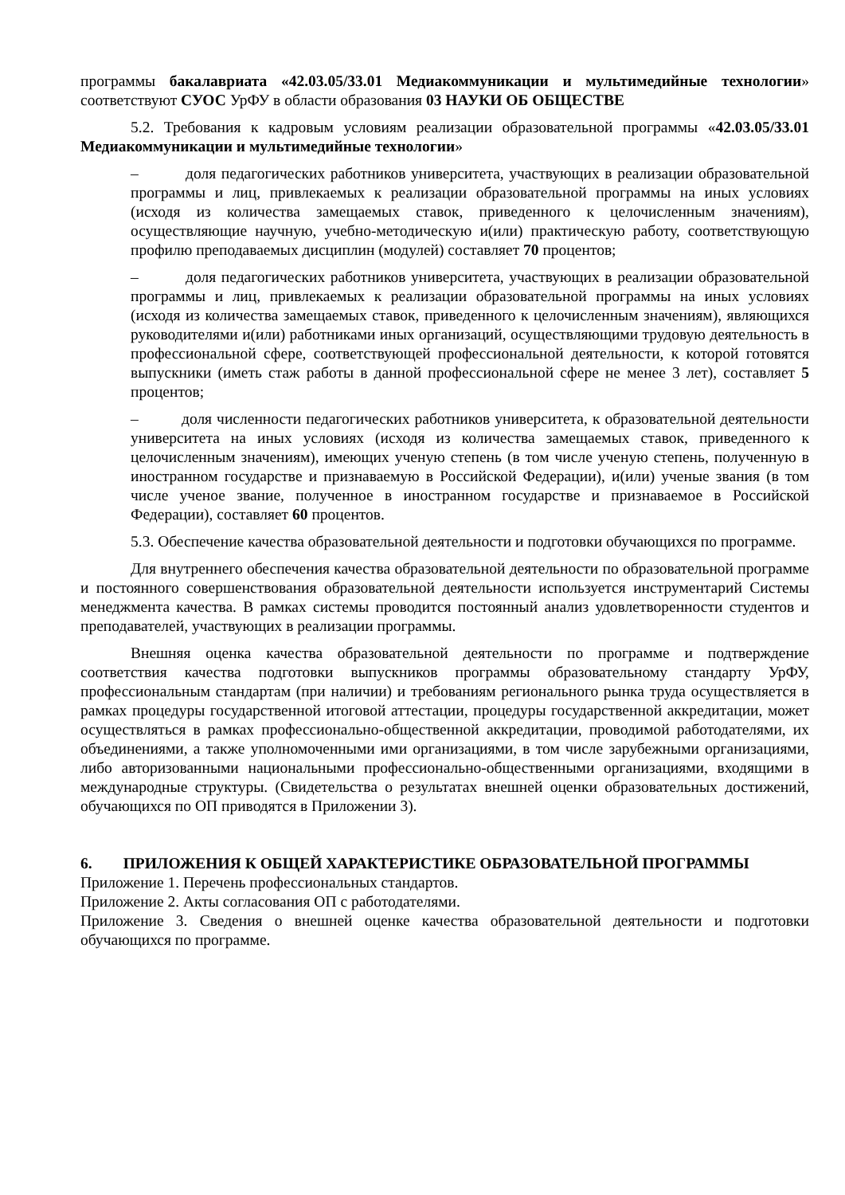программы бакалавриата «42.03.05/33.01 Медиакоммуникации и мультимедийные технологии» соответствуют СУОС УрФУ в области образования 03 НАУКИ ОБ ОБЩЕСТВЕ
5.2. Требования к кадровым условиям реализации образовательной программы «42.03.05/33.01 Медиакоммуникации и мультимедийные технологии»
– доля педагогических работников университета, участвующих в реализации образовательной программы и лиц, привлекаемых к реализации образовательной программы на иных условиях (исходя из количества замещаемых ставок, приведенного к целочисленным значениям), осуществляющие научную, учебно-методическую и(или) практическую работу, соответствующую профилю преподаваемых дисциплин (модулей) составляет 70 процентов;
– доля педагогических работников университета, участвующих в реализации образовательной программы и лиц, привлекаемых к реализации образовательной программы на иных условиях (исходя из количества замещаемых ставок, приведенного к целочисленным значениям), являющихся руководителями и(или) работниками иных организаций, осуществляющими трудовую деятельность в профессиональной сфере, соответствующей профессиональной деятельности, к которой готовятся выпускники (иметь стаж работы в данной профессиональной сфере не менее 3 лет), составляет 5 процентов;
– доля численности педагогических работников университета, к образовательной деятельности университета на иных условиях (исходя из количества замещаемых ставок, приведенного к целочисленным значениям), имеющих ученую степень (в том числе ученую степень, полученную в иностранном государстве и признаваемую в Российской Федерации), и(или) ученые звания (в том числе ученое звание, полученное в иностранном государстве и признаваемое в Российской Федерации), составляет 60 процентов.
5.3. Обеспечение качества образовательной деятельности и подготовки обучающихся по программе.
Для внутреннего обеспечения качества образовательной деятельности по образовательной программе и постоянного совершенствования образовательной деятельности используется инструментарий Системы менеджмента качества. В рамках системы проводится постоянный анализ удовлетворенности студентов и преподавателей, участвующих в реализации программы.
Внешняя оценка качества образовательной деятельности по программе и подтверждение соответствия качества подготовки выпускников программы образовательному стандарту УрФУ, профессиональным стандартам (при наличии) и требованиям регионального рынка труда осуществляется в рамках процедуры государственной итоговой аттестации, процедуры государственной аккредитации, может осуществляться в рамках профессионально-общественной аккредитации, проводимой работодателями, их объединениями, а также уполномоченными ими организациями, в том числе зарубежными организациями, либо авторизованными национальными профессионально-общественными организациями, входящими в международные структуры. (Свидетельства о результатах внешней оценки образовательных достижений, обучающихся по ОП приводятся в Приложении 3).
6. ПРИЛОЖЕНИЯ К ОБЩЕЙ ХАРАКТЕРИСТИКЕ ОБРАЗОВАТЕЛЬНОЙ ПРОГРАММЫ
Приложение 1. Перечень профессиональных стандартов.
Приложение 2. Акты согласования ОП с работодателями.
Приложение 3. Сведения о внешней оценке качества образовательной деятельности и подготовки обучающихся по программе.